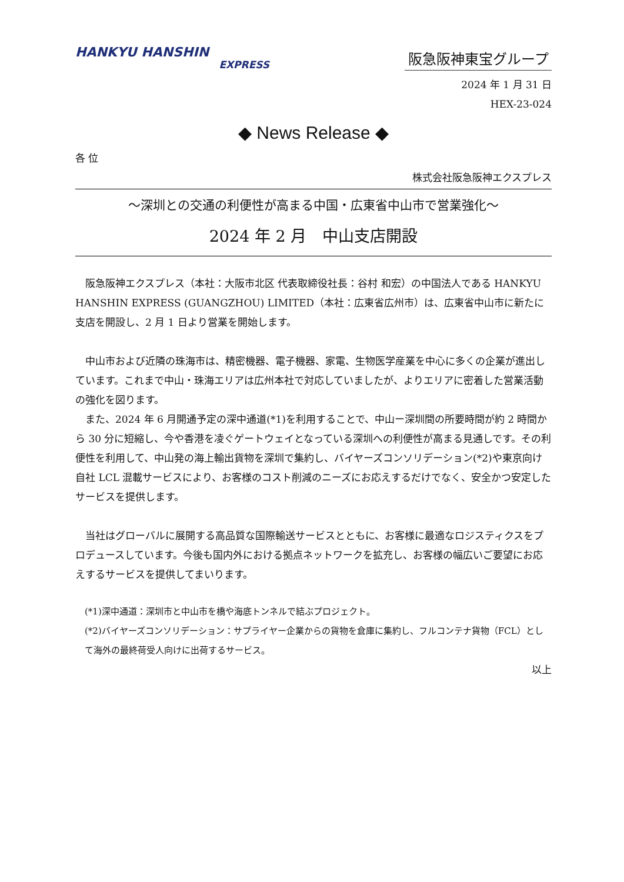HANKYU HANSHIN
EXPRESS
阪急阪神東宝グループ
2024 年 1 月 31 日
HEX-23-024
◆ News Release ◆
各 位
株式会社阪急阪神エクスプレス
～深圳との交通の利便性が高まる中国・広東省中山市で営業強化～
2024 年 2 月　中山支店開設
　阪急阪神エクスプレス（本社：大阪市北区 代表取締役社長：谷村 和宏）の中国法人である HANKYU HANSHIN EXPRESS (GUANGZHOU) LIMITED（本社：広東省広州市）は、広東省中山市に新たに支店を開設し、2 月 1 日より営業を開始します。
　中山市および近隣の珠海市は、精密機器、電子機器、家電、生物医学産業を中心に多くの企業が進出しています。これまで中山・珠海エリアは広州本社で対応していましたが、よりエリアに密着した営業活動の強化を図ります。
　また、2024 年 6 月開通予定の深中通道(*1)を利用することで、中山ー深圳間の所要時間が約 2 時間から 30 分に短縮し、今や香港を凌ぐゲートウェイとなっている深圳への利便性が高まる見通しです。その利便性を利用して、中山発の海上輸出貨物を深圳で集約し、バイヤーズコンソリデーション(*2)や東京向け自社 LCL 混載サービスにより、お客様のコスト削減のニーズにお応えするだけでなく、安全かつ安定したサービスを提供します。
　当社はグローバルに展開する高品質な国際輸送サービスとともに、お客様に最適なロジスティクスをプロデュースしています。今後も国内外における拠点ネットワークを拡充し、お客様の幅広いご要望にお応えするサービスを提供してまいります。
(*1)深中通道：深圳市と中山市を橋や海底トンネルで結ぶプロジェクト。
(*2)バイヤーズコンソリデーション：サプライヤー企業からの貨物を倉庫に集約し、フルコンテナ貨物（FCL）として海外の最終荷受人向けに出荷するサービス。
以上